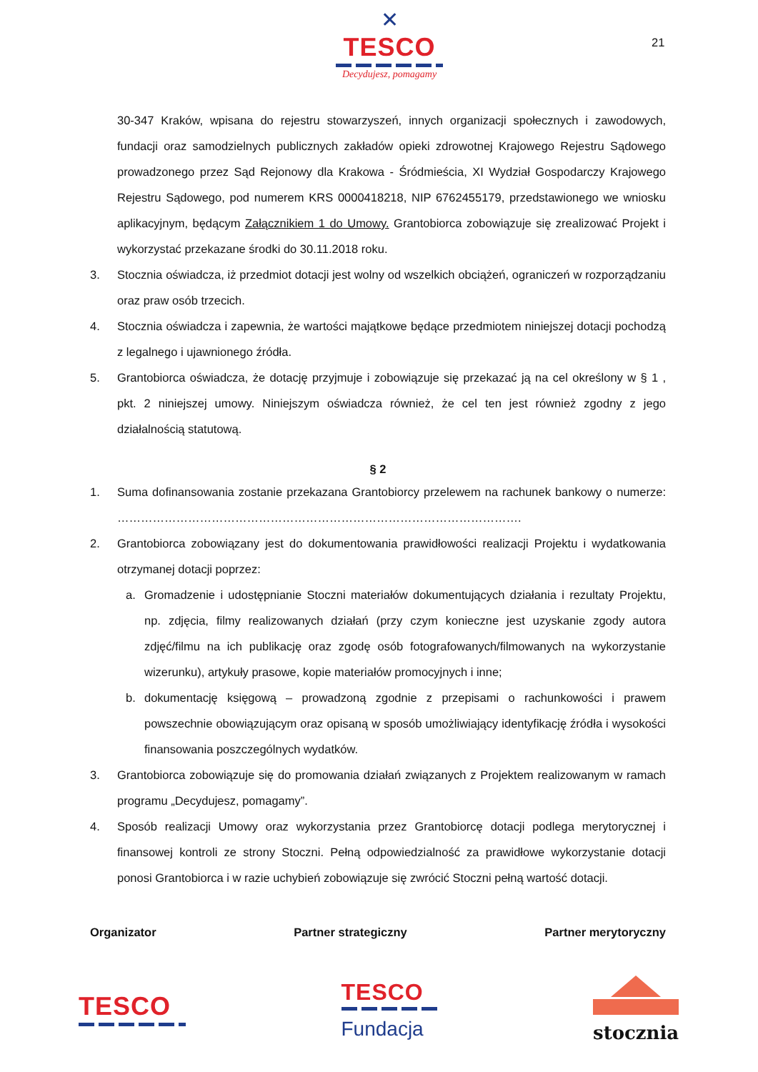✕
TESCO
Decydujesz, pomagamy
21
30-347 Kraków, wpisana do rejestru stowarzyszeń, innych organizacji społecznych i zawodowych, fundacji oraz samodzielnych publicznych zakładów opieki zdrowotnej Krajowego Rejestru Sądowego prowadzonego przez Sąd Rejonowy dla Krakowa - Śródmieścia, XI Wydział Gospodarczy Krajowego Rejestru Sądowego, pod numerem KRS 0000418218, NIP 6762455179, przedstawionego we wniosku aplikacyjnym, będącym Załącznikiem 1 do Umowy. Grantobiorca zobowiązuje się zrealizować Projekt i wykorzystać przekazane środki do 30.11.2018 roku.
3. Stocznia oświadcza, iż przedmiot dotacji jest wolny od wszelkich obciążeń, ograniczeń w rozporządzaniu oraz praw osób trzecich.
4. Stocznia oświadcza i zapewnia, że wartości majątkowe będące przedmiotem niniejszej dotacji pochodzą z legalnego i ujawnionego źródła.
5. Grantobiorca oświadcza, że dotację przyjmuje i zobowiązuje się przekazać ją na cel określony w § 1 , pkt. 2 niniejszej umowy. Niniejszym oświadcza również, że cel ten jest również zgodny z jego działalnością statutową.
§ 2
1. Suma dofinansowania zostanie przekazana Grantobiorcy przelewem na rachunek bankowy o numerze: ………………………………………………………………………………………….
2. Grantobiorca zobowiązany jest do dokumentowania prawidłowości realizacji Projektu i wydatkowania otrzymanej dotacji poprzez:
a. Gromadzenie i udostępnianie Stoczni materiałów dokumentujących działania i rezultaty Projektu, np. zdjęcia, filmy realizowanych działań (przy czym konieczne jest uzyskanie zgody autora zdjęć/filmu na ich publikację oraz zgodę osób fotografowanych/filmowanych na wykorzystanie wizerunku), artykuły prasowe, kopie materiałów promocyjnych i inne;
b. dokumentację księgową – prowadzoną zgodnie z przepisami o rachunkowości i prawem powszechnie obowiązującym oraz opisaną w sposób umożliwiający identyfikację źródła i wysokości finansowania poszczególnych wydatków.
3. Grantobiorca zobowiązuje się do promowania działań związanych z Projektem realizowanym w ramach programu „Decydujesz, pomagamy”.
4. Sposób realizacji Umowy oraz wykorzystania przez Grantobiorcę dotacji podlega merytorycznej i finansowej kontroli ze strony Stoczni. Pełną odpowiedzialność za prawidłowe wykorzystanie dotacji ponosi Grantobiorca i w razie uchybień zobowiązuje się zwrócić Stoczni pełną wartość dotacji.
Organizator Partner strategiczny Partner merytoryczny
TESCO
TESCO
Fundacja
stocznia